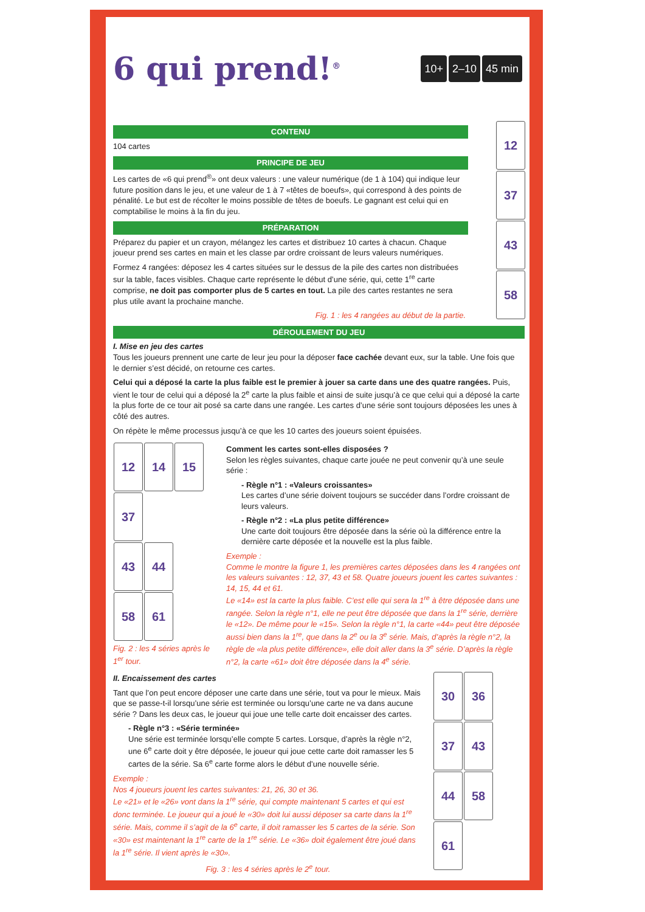6 qui prend!<sup>®</sup>
10+ 2–10 45 min
12 37 43 58
CONTENU
104 cartes
PRINCIPE DE JEU
Les cartes de «6 qui prend<sup>®</sup>» ont deux valeurs : une valeur numérique (de 1 à 104) qui indique leur future position dans le jeu, et une valeur de 1 à 7 «têtes de boeufs», qui correspond à des points de pénalité. Le but est de récolter le moins possible de têtes de boeufs. Le gagnant est celui qui en comptabilise le moins à la fin du jeu.
PRÉPARATION
Préparez du papier et un crayon, mélangez les cartes et distribuez 10 cartes à chacun. Chaque joueur prend ses cartes en main et les classe par ordre croissant de leurs valeurs numériques.
Formez 4 rangées: déposez les 4 cartes situées sur le dessus de la pile des cartes non distribuées sur la table, faces visibles. Chaque carte représente le début d’une série, qui, cette 1<sup>re</sup> carte comprise, ne doit pas comporter plus de 5 cartes en tout. La pile des cartes restantes ne sera plus utile avant la prochaine manche.
Fig. 1 : les 4 rangées au début de la partie.
DÉROULEMENT DU JEU
I. Mise en jeu des cartes
Tous les joueurs prennent une carte de leur jeu pour la déposer face cachée devant eux, sur la table. Une fois que le dernier s’est décidé, on retourne ces cartes.
Celui qui a déposé la carte la plus faible est le premier à jouer sa carte dans une des quatre rangées. Puis, vient le tour de celui qui a déposé la 2<sup>e</sup> carte la plus faible et ainsi de suite jusqu’à ce que celui qui a déposé la carte la plus forte de ce tour ait posé sa carte dans une rangée. Les cartes d’une série sont toujours déposées les unes à côté des autres.
On répète le même processus jusqu’à ce que les 10 cartes des joueurs soient épuisées.
12 14 15
37
43 44
58 61
Fig. 2 : les 4 séries après le 1<sup>er</sup> tour.
Comment les cartes sont-elles disposées ?
Selon les règles suivantes, chaque carte jouée ne peut convenir qu’à une seule série :
- Règle n°1 : «Valeurs croissantes»
Les cartes d’une série doivent toujours se succéder dans l’ordre croissant de leurs valeurs.
- Règle n°2 : «La plus petite différence»
Une carte doit toujours être déposée dans la série où la différence entre la dernière carte déposée et la nouvelle est la plus faible.
Exemple :
Comme le montre la figure 1, les premières cartes déposées dans les 4 rangées ont les valeurs suivantes : 12, 37, 43 et 58. Quatre joueurs jouent les cartes suivantes : 14, 15, 44 et 61.
Le «14» est la carte la plus faible. C’est elle qui sera la 1<sup>re</sup> à être déposée dans une rangée. Selon la règle n°1, elle ne peut être déposée que dans la 1<sup>re</sup> série, derrière le «12». De même pour le «15». Selon la règle n°1, la carte «44» peut être déposée aussi bien dans la 1<sup>re</sup>, que dans la 2<sup>e</sup> ou la 3<sup>e</sup> série. Mais, d’après la règle n°2, la règle de «la plus petite différence», elle doit aller dans la 3<sup>e</sup> série. D’après la règle n°2, la carte «61» doit être déposée dans la 4<sup>e</sup> série.
II. Encaissement des cartes
Tant que l’on peut encore déposer une carte dans une série, tout va pour le mieux. Mais que se passe-t-il lorsqu’une série est terminée ou lorsqu’une carte ne va dans aucune série ? Dans les deux cas, le joueur qui joue une telle carte doit encaisser des cartes.
- Règle n°3 : «Série terminée»
Une série est terminée lorsqu’elle compte 5 cartes. Lorsque, d’après la règle n°2, une 6<sup>e</sup> carte doit y être déposée, le joueur qui joue cette carte doit ramasser les 5 cartes de la série. Sa 6<sup>e</sup> carte forme alors le début d’une nouvelle série.
Exemple :
Nos 4 joueurs jouent les cartes suivantes: 21, 26, 30 et 36.
Le «21» et le «26» vont dans la 1<sup>re</sup> série, qui compte maintenant 5 cartes et qui est donc terminée. Le joueur qui a joué le «30» doit lui aussi déposer sa carte dans la 1<sup>re</sup> série. Mais, comme il s’agit de la 6<sup>e</sup> carte, il doit ramasser les 5 cartes de la série. Son «30» est maintenant la 1<sup>re</sup> carte de la 1<sup>re</sup> série. Le «36» doit également être joué dans la 1<sup>re</sup> série. Il vient après le «30».
Fig. 3 : les 4 séries après le 2<sup>e</sup> tour.
30 36 37 43 44 58 61